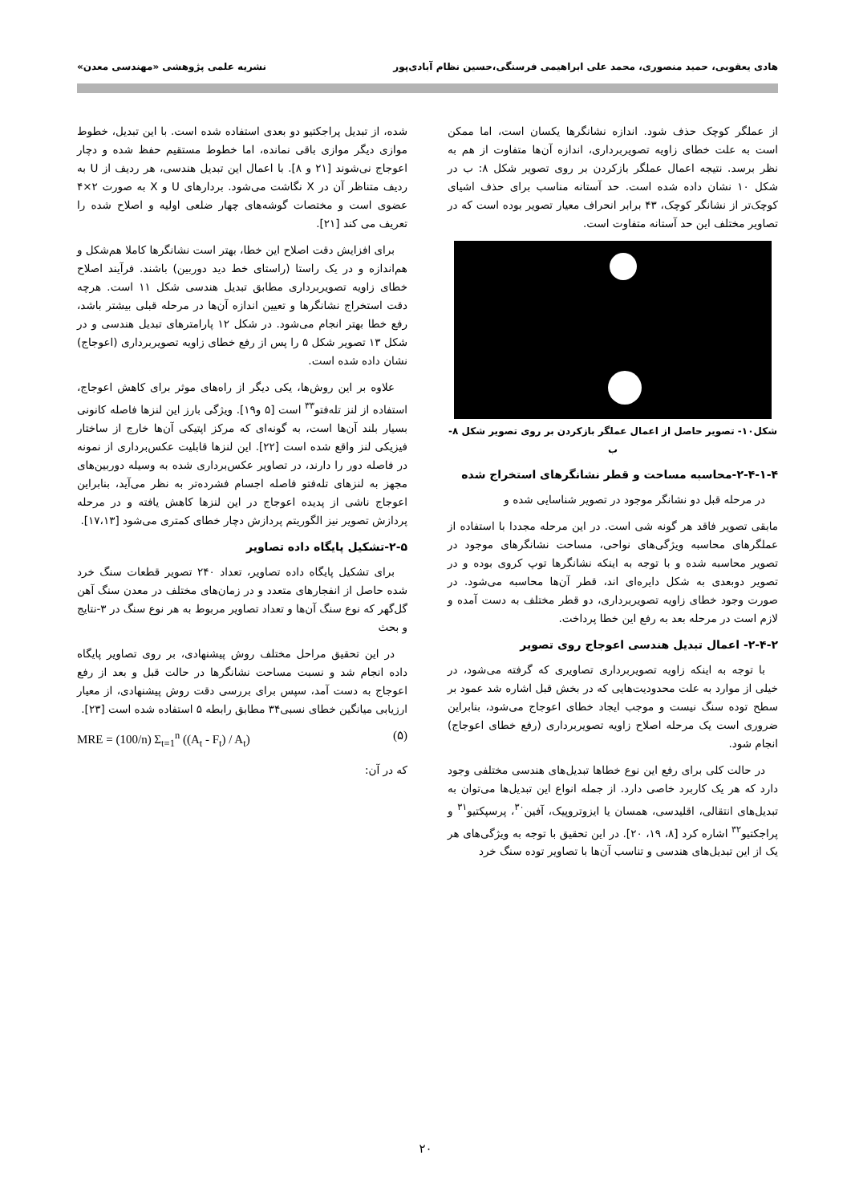هادی یعقوبی، حمید منصوری، محمد علی ابراهیمی فرسنگی،حسین نظام آبادی‌پور نشریه علمی پژوهشی «مهندسی معدن»
از عملگر کوچک حذف شود. اندازه نشانگرها یکسان است، اما ممکن است به علت خطای زاویه تصویربرداری، اندازه آن‌ها متفاوت از هم به نظر برسد. نتیجه اعمال عملگر بازکردن بر روی تصویر شکل ۸: ب در شکل ۱۰ نشان داده شده است. حد آستانه مناسب برای حذف اشیای کوچک‌تر از نشانگر کوچک، ۴۳ برابر انحراف معیار تصویر بوده است که در تصاویر مختلف این حد آستانه متفاوت است.
شکل۱۰- تصویر حاصل از اعمال عملگر بازکردن بر روی تصویر شکل ۸- ب
۲-۴-۱-۴-محاسبه مساحت و قطر نشانگرهای استخراج شده
در مرحله قبل دو نشانگر موجود در تصویر شناسایی شده و
مابقی تصویر فاقد هر گونه شی است. در این مرحله مجددا با استفاده از عملگرهای محاسبه ویژگی‌های نواحی، مساحت نشانگرهای موجود در تصویر محاسبه شده و با توجه به اینکه نشانگرها توپ کروی بوده و در تصویر دوبعدی به شکل دایره‌ای اند، قطر آن‌ها محاسبه می‌شود. در صورت وجود خطای زاویه تصویربرداری، دو قطر مختلف به دست آمده و لازم است در مرحله بعد به رفع این خطا پرداخت.
۲-۴-۲- اعمال تبدیل هندسی اعوجاج روی تصویر
با توجه به اینکه زاویه تصویربرداری تصاویری که گرفته می‌شود، در خیلی از موارد به علت محدودیت‌هایی که در بخش قبل اشاره شد عمود بر سطح توده سنگ نیست و موجب ایجاد خطای اعوجاج می‌شود، بنابراین ضروری است یک مرحله اصلاح زاویه تصویربرداری (رفع خطای اعوجاج) انجام شود.
در حالت کلی برای رفع این نوع خطاها تبدیل‌های هندسی مختلفی وجود دارد که هر یک کاربرد خاصی دارد. از جمله انواع این تبدیل‌ها می‌توان به تبدیل‌های انتقالی، اقلیدسی، همسان یا ایزوتروپیک، آفین<sup>۳۰</sup>، پرسپکتیو<sup>۳۱</sup> و پراجکتیو<sup>۳۲</sup> اشاره کرد [۸، ۱۹، ۲۰]. در این تحقیق با توجه به ویژگی‌های هر یک از این تبدیل‌های هندسی و تناسب آن‌ها با تصاویر توده سنگ خرد
شده، از تبدیل پراجکتیو دو بعدی استفاده شده است. با این تبدیل، خطوط موازی دیگر موازی باقی نمانده، اما خطوط مستقیم حفظ شده و دچار اعوجاج نی‌شوند [۲۱ و ۸]. با اعمال این تبدیل هندسی، هر ردیف از U به ردیف متناظر آن در X نگاشت می‌شود. بردارهای U و X به صورت ۲×۴ عضوی است و مختصات گوشه‌های چهار ضلعی اولیه و اصلاح شده را تعریف می کند [۲۱].
برای افزایش دقت اصلاح این خطا، بهتر است نشانگرها کاملا هم‌شکل و هم‌اندازه و در یک راستا (راستای خط دید دوربین) باشند. فرآیند اصلاح خطای زاویه تصویربرداری مطابق تبدیل هندسی شکل ۱۱ است. هرچه دقت استخراج نشانگرها و تعیین اندازه آن‌ها در مرحله قبلی بیشتر باشد، رفع خطا بهتر انجام می‌شود. در شکل ۱۲ پارامترهای تبدیل هندسی و در شکل ۱۳ تصویر شکل ۵ را پس از رفع خطای زاویه تصویربرداری (اعوجاج) نشان داده شده است.
علاوه بر این روش‌ها، یکی دیگر از راه‌های موثر برای کاهش اعوجاج، استفاده از لنز تله‌فتو<sup>۳۳</sup> است [۵ و۱۹]. ویژگی بارز این لنزها فاصله کانونی بسیار بلند آن‌ها است، به گونه‌ای که مرکز اپتیکی آن‌ها خارج از ساختار فیزیکی لنز واقع شده است [۲۲]. این لنزها قابلیت عکس‌برداری از نمونه در فاصله دور را دارند، در تصاویر عکس‌برداری شده به وسیله دوربین‌های مجهز به لنزهای تله‌فتو فاصله اجسام فشرده‌تر به نظر می‌آید، بنابراین اعوجاج ناشی از پدیده اعوجاج در این لنزها کاهش یافته و در مرحله پردازش تصویر نیز الگوریتم پردازش دچار خطای کمتری می‌شود [۱۷،۱۳].
۲-۵-تشکیل پایگاه داده تصاویر
برای تشکیل پایگاه داده تصاویر، تعداد ۲۴۰ تصویر قطعات سنگ خرد شده حاصل از انفجارهای متعدد و در زمان‌های مختلف در معدن سنگ آهن گل‌گهر که نوع سنگ آن‌ها و تعداد تصاویر مربوط به هر نوع سنگ در ۳-نتایج و بحث
در این تحقیق مراحل مختلف روش پیشنهادی، بر روی تصاویر پایگاه داده انجام شد و نسبت مساحت نشانگرها در حالت قبل و بعد از رفع اعوجاج به دست آمد، سپس برای بررسی دقت روش پیشنهادی، از معیار ارزیابی میانگین خطای نسبی۳۴ مطابق رابطه ۵ استفاده شده است [۲۳].
MRE = (100/n) Σ<sub>t=1</sub><sup>n</sup> ((A<sub>t</sub> - F<sub>t</sub>) / A<sub>t</sub>) (۵)
که در آن:
۲۰